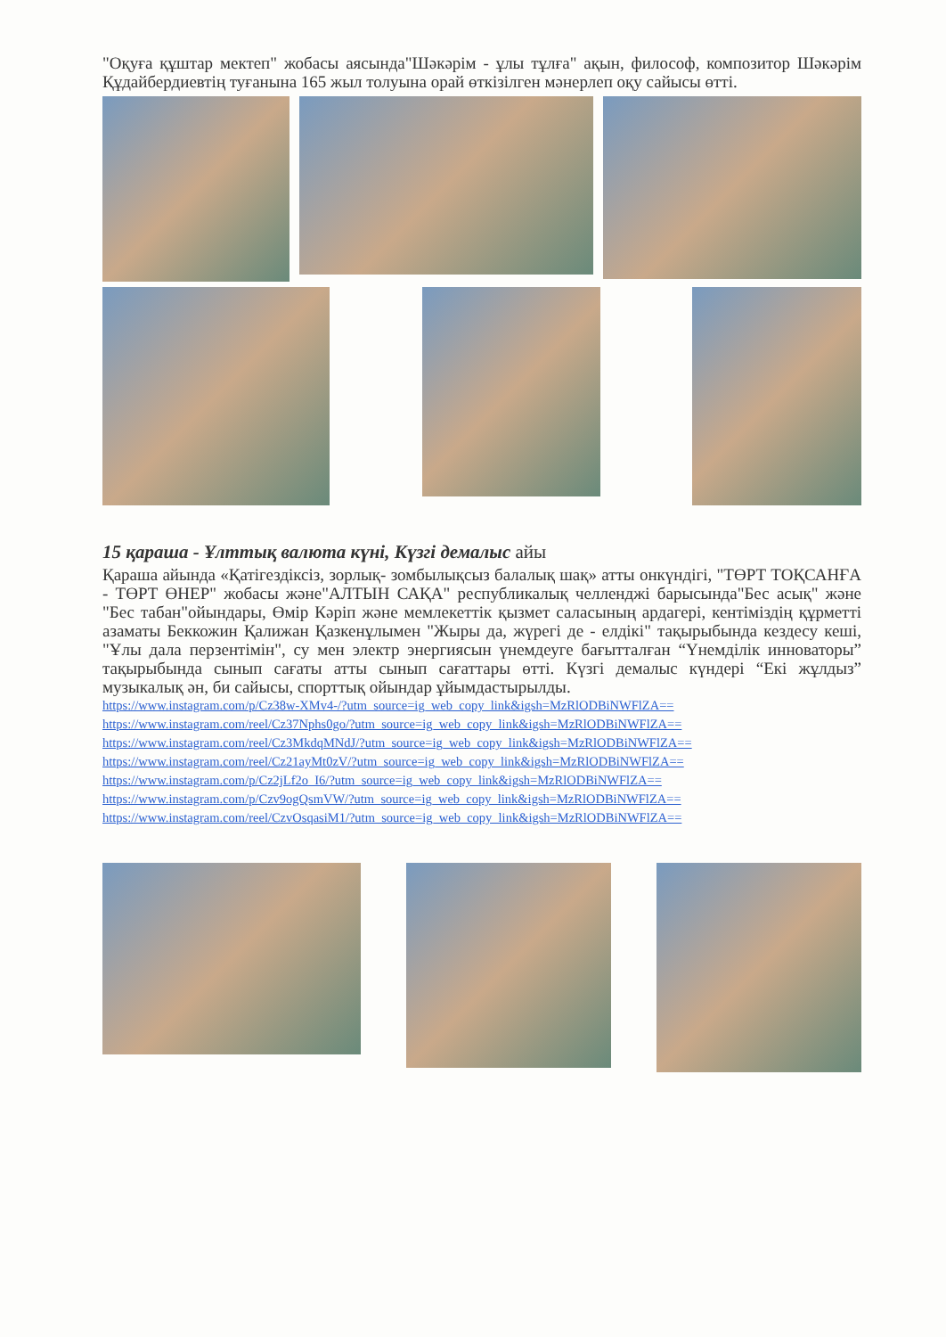"Оқуға құштар мектеп" жобасы аясында"Шәкәрім - ұлы тұлға" ақын, философ, композитор Шәкәрім Құдайбердиевтің туғанына 165 жыл толуына орай өткізілген мәнерлеп оқу сайысы өтті.
15 қараша - Ұлттық валюта күні, Күзгі демалыс айы
Қараша айында «Қатігездіксіз, зорлық- зомбылықсыз балалық шақ» атты онкүндігі, "ТӨРТ ТОҚСАНҒА - ТӨРТ ӨНЕР" жобасы және"АЛТЫН САҚА" республикалық челленджі барысында"Бес асық" және "Бес табан"ойындары, Өмір Кәріп және мемлекеттік қызмет саласының ардагері, кентіміздің құрметті азаматы Беккожин Қалижан Қазкенұлымен "Жыры да, жүрегі де - елдікі" тақырыбында кездесу кеші, "Ұлы дала перзентімін", су мен электр энергиясын үнемдеуге бағытталған “Үнемділік инноваторы” тақырыбында сынып сағаты атты сынып сағаттары өтті. Күзгі демалыс күндері “Екі жұлдыз” музыкалық ән, би сайысы, спорттық ойындар ұйымдастырылды.
https://www.instagram.com/p/Cz38w-XMv4-/?utm_source=ig_web_copy_link&igsh=MzRlODBiNWFlZA==
https://www.instagram.com/reel/Cz37Nphs0go/?utm_source=ig_web_copy_link&igsh=MzRlODBiNWFlZA==
https://www.instagram.com/reel/Cz3MkdqMNdJ/?utm_source=ig_web_copy_link&igsh=MzRlODBiNWFlZA==
https://www.instagram.com/reel/Cz21ayMt0zV/?utm_source=ig_web_copy_link&igsh=MzRlODBiNWFlZA==
https://www.instagram.com/p/Cz2jLf2o_I6/?utm_source=ig_web_copy_link&igsh=MzRlODBiNWFlZA==
https://www.instagram.com/p/Czv9ogQsmVW/?utm_source=ig_web_copy_link&igsh=MzRlODBiNWFlZA==
https://www.instagram.com/reel/CzvOsqasiM1/?utm_source=ig_web_copy_link&igsh=MzRlODBiNWFlZA==